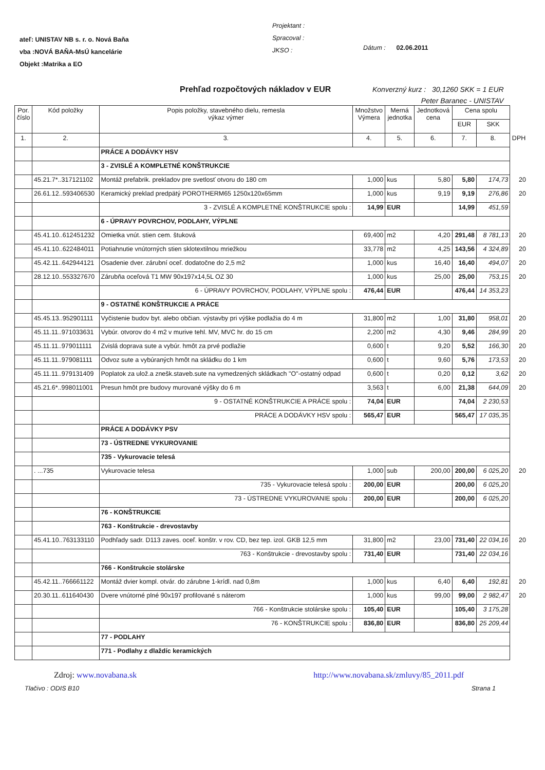ateľ: UNISTAV NB s. r. o. Nová Baňa
vba :NOVÁ BAŇA-MsÚ kancelárie
Objekt :Matrika a EO
Projektant :
Spracoval :
JKSO :
Dátum : 02.06.2011
Prehľad rozpočtových nákladov v EUR
Konverzný kurz : 30,1260 SKK = 1 EUR
Peter Baranec - UNISTAV
| Por. číslo | Kód položky | Popis položky, stavebného dielu, remesla výkaz výmer | Množstvo Výmera | Merná jednotka | Jednotková cena | Cena spolu | | |
| --- | --- | --- | --- | --- | --- | --- | --- | --- |
| | | | | | | EUR | SKK | |
| 1. | 2. | 3. | 4. | 5. | 6. | 7. | 8. | DPH |
| | | PRÁCE A DODÁVKY HSV | | | | | | |
| | | 3 - ZVISLÉ A KOMPLETNÉ KONŠTRUKCIE | | | | | | |
| | 45.21.7*..317121102 | Montáž prefabrik. prekladov pre svetlosť otvoru do 180 cm | 1,000 | kus | 5,80 | 5,80 | 174,73 | 20 |
| | 26.61.12..593406530 | Keramický preklad predpätý POROTHERM65 1250x120x65mm | 1,000 | kus | 9,19 | 9,19 | 276,86 | 20 |
| | | 3 - ZVISLÉ A KOMPLETNÉ KONŠTRUKCIE spolu : | 14,99 | EUR | | 14,99 | 451,59 | |
| | | 6 - ÚPRAVY POVRCHOV, PODLAHY, VÝPLNE | | | | | | |
| | 45.41.10..612451232 | Omietka vnút. stien cem. štuková | 69,400 | m2 | 4,20 | 291,48 | 8 781,13 | 20 |
| | 45.41.10..622484011 | Potiahnutie vnútorných stien sklotextilnou mriežkou | 33,778 | m2 | 4,25 | 143,56 | 4 324,89 | 20 |
| | 45.42.11..642944121 | Osadenie dver. zárubní oceľ. dodatočne do 2,5 m2 | 1,000 | kus | 16,40 | 16,40 | 494,07 | 20 |
| | 28.12.10..553327670 | Zárubňa oceľová T1 MW 90x197x14,5L OZ 30 | 1,000 | kus | 25,00 | 25,00 | 753,15 | 20 |
| | | 6 - ÚPRAVY POVRCHOV, PODLAHY, VÝPLNE spolu : | 476,44 | EUR | | 476,44 | 14 353,23 | |
| | | 9 - OSTATNÉ KONŠTRUKCIE A PRÁCE | | | | | | |
| | 45.45.13..952901111 | Vyčistenie budov byt. alebo občian. výstavby pri výške podlažia do 4 m | 31,800 | m2 | 1,00 | 31,80 | 958,01 | 20 |
| | 45.11.11..971033631 | Vybúr. otvorov do 4 m2 v murive tehl. MV, MVC hr. do 15 cm | 2,200 | m2 | 4,30 | 9,46 | 284,99 | 20 |
| | 45.11.11..979011111 | Zvislá doprava sute a vybúr. hmôt za prvé podlažie | 0,600 | t | 9,20 | 5,52 | 166,30 | 20 |
| | 45.11.11..979081111 | Odvoz sute a vybúraných hmôt na skládku do 1 km | 0,600 | t | 9,60 | 5,76 | 173,53 | 20 |
| | 45.11.11..979131409 | Poplatok za ulož.a znešk.staveb.sute na vymedzených skládkach "O"-ostatný odpad | 0,600 | t | 0,20 | 0,12 | 3,62 | 20 |
| | 45.21.6*..998011001 | Presun hmôt pre budovy murované výšky do 6 m | 3,563 | t | 6,00 | 21,38 | 644,09 | 20 |
| | | 9 - OSTATNÉ KONŠTRUKCIE A PRÁCE spolu : | 74,04 | EUR | | 74,04 | 2 230,53 | |
| | | PRÁCE A DODÁVKY HSV spolu : | 565,47 | EUR | | 565,47 | 17 035,35 | |
| | | PRÁCE A DODÁVKY PSV | | | | | | |
| | | 73 - ÚSTREDNE VYKUROVANIE | | | | | | |
| | | 735 - Vykurovacie telesá | | | | | | |
| | . ...735 | Vykurovacie telesa | 1,000 | sub | 200,00 | 200,00 | 6 025,20 | 20 |
| | | 735 - Vykurovacie telesá spolu : | 200,00 | EUR | | 200,00 | 6 025,20 | |
| | | 73 - ÚSTREDNE VYKUROVANIE spolu : | 200,00 | EUR | | 200,00 | 6 025,20 | |
| | | 76 - KONŠTRUKCIE | | | | | | |
| | | 763 - Konštrukcie - drevostavby | | | | | | |
| | 45.41.10..763133110 | Podhľady sadr. D113 zaves. oceľ. konštr. v rov. CD, bez tep. izol. GKB 12,5 mm | 31,800 | m2 | 23,00 | 731,40 | 22 034,16 | 20 |
| | | 763 - Konštrukcie - drevostavby spolu : | 731,40 | EUR | | 731,40 | 22 034,16 | |
| | | 766 - Konštrukcie stolárske | | | | | | |
| | 45.42.11..766661122 | Montáž dvier kompl. otvár. do zárubne 1-krídl. nad 0,8m | 1,000 | kus | 6,40 | 6,40 | 192,81 | 20 |
| | 20.30.11..611640430 | Dvere vnútorné plné 90x197 profilované s náterom | 1,000 | kus | 99,00 | 99,00 | 2 982,47 | 20 |
| | | 766 - Konštrukcie stolárske spolu : | 105,40 | EUR | | 105,40 | 3 175,28 | |
| | | 76 - KONŠTRUKCIE spolu : | 836,80 | EUR | | 836,80 | 25 209,44 | |
| | | 77 - PODLAHY | | | | | | |
| | | 771 - Podlahy z dlaždíc keramických | | | | | | |
Zdroj: www.novabana.sk http://www.novabana.sk/zmluvy/85_2011.pdf
Tlačivo : ODIS B10 Strana 1